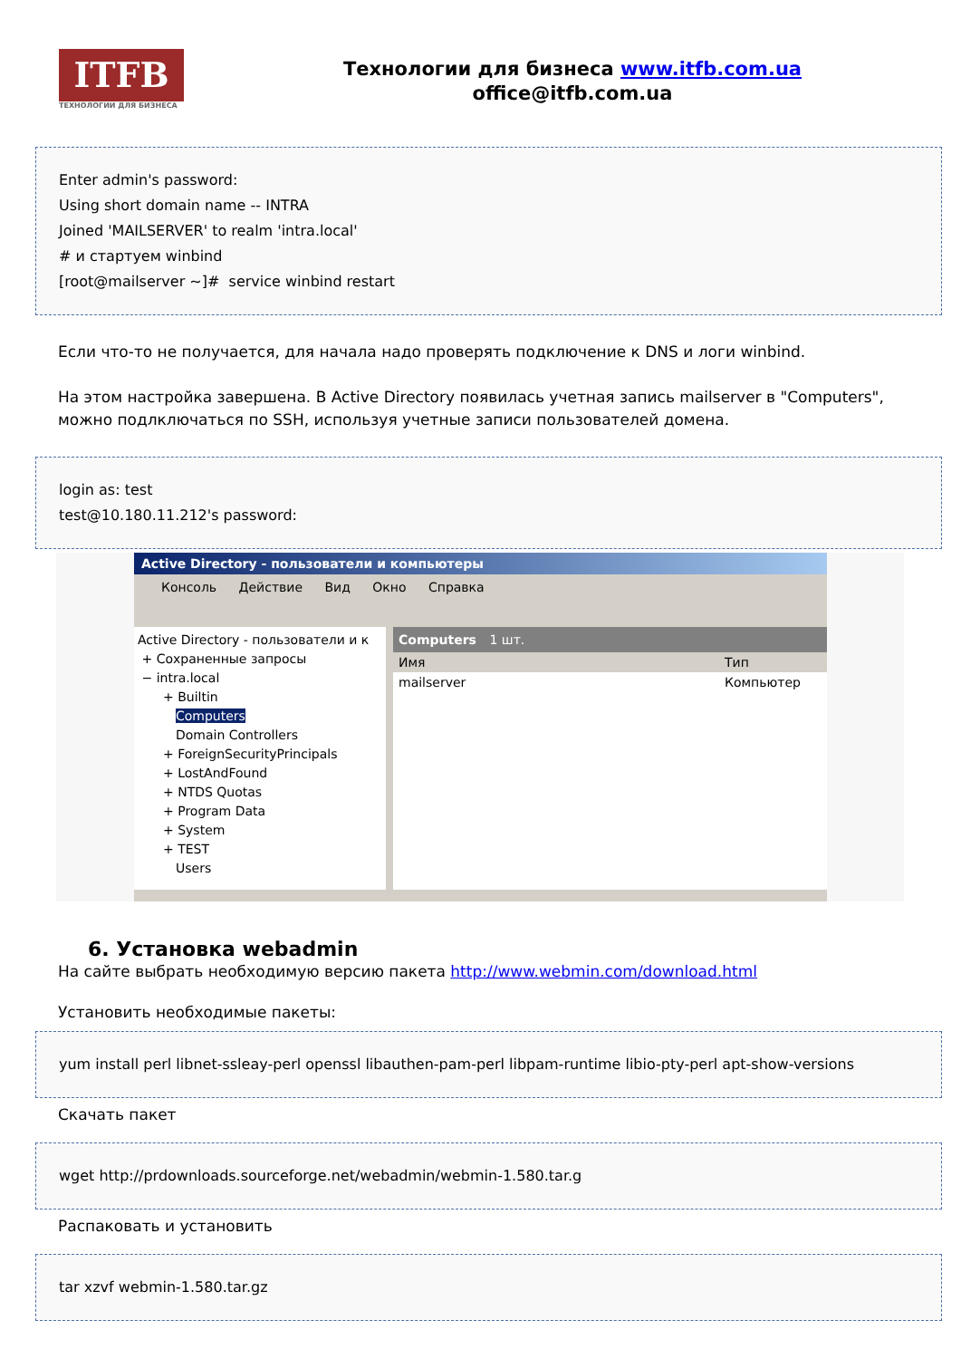ITFB
ТЕХНОЛОГИИ ДЛЯ БИЗНЕСА
Технологии для бизнеса www.itfb.com.ua
office@itfb.com.ua
Enter admin's password:
Using short domain name -- INTRA
Joined 'MAILSERVER' to realm 'intra.local'
# и стартуем winbind
[root@mailserver ~]# service winbind restart
Если что-то не получается, для начала надо проверять подключение к DNS и логи winbind.
На этом настройка завершена. В Active Directory появилась учетная запись mailserver в "Computers", можно подлключаться по SSH, используя учетные записи пользователей домена.
login as: test
test@10.180.11.212's password:
Active Directory - пользователи и компьютеры
Консоль Действие Вид Окно Справка
Active Directory - пользователи и к
+ Сохраненные запросы
− intra.local
  + Builtin
   Computers
   Domain Controllers
  + ForeignSecurityPrincipals
  + LostAndFound
  + NTDS Quotas
  + Program Data
  + System
  + TEST
   Users
Computers 1 шт.
Имя Тип
mailserver Компьютер
6. Установка webadmin
На сайте выбрать необходимую версию пакета http://www.webmin.com/download.html
Установить необходимые пакеты:
yum install perl libnet-ssleay-perl openssl libauthen-pam-perl libpam-runtime libio-pty-perl apt-show-versions
Скачать пакет
wget http://prdownloads.sourceforge.net/webadmin/webmin-1.580.tar.g
Распаковать и установить
tar xzvf webmin-1.580.tar.gz